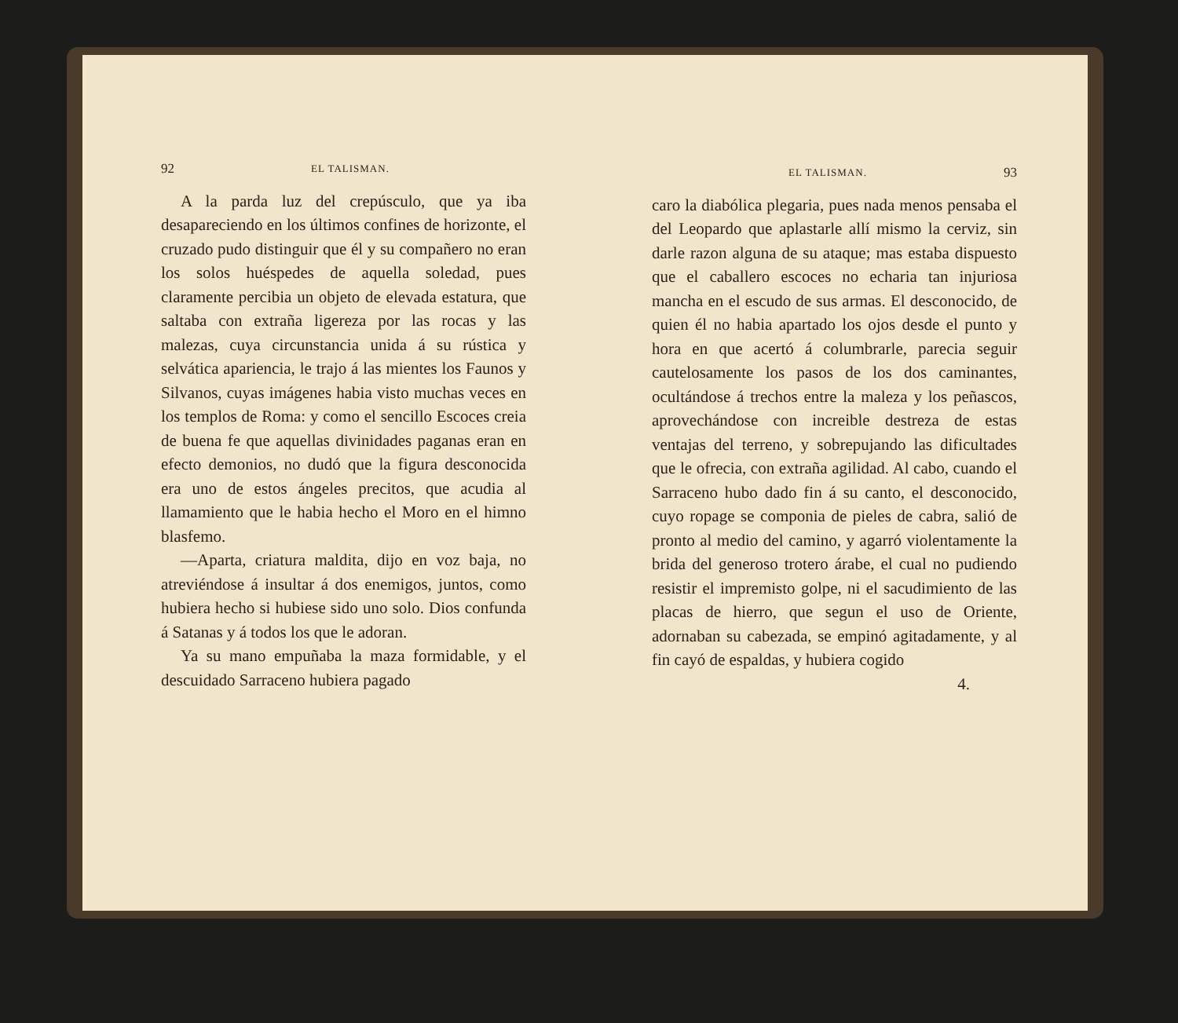92 EL TALISMAN.
A la parda luz del crepúsculo, que ya iba desapareciendo en los últimos confines de horizonte, el cruzado pudo distinguir que él y su compañero no eran los solos huéspedes de aquella soledad, pues claramente percibia un objeto de elevada estatura, que saltaba con extraña ligereza por las rocas y las malezas, cuya circunstancia unida á su rústica y selvática apariencia, le trajo á las mientes los Faunos y Silvanos, cuyas imágenes habia visto muchas veces en los templos de Roma: y como el sencillo Escoces creia de buena fe que aquellas divinidades paganas eran en efecto demonios, no dudó que la figura desconocida era uno de estos ángeles precitos, que acudia al llamamiento que le habia hecho el Moro en el himno blasfemo.
—Aparta, criatura maldita, dijo en voz baja, no atreviéndose á insultar á dos enemigos, juntos, como hubiera hecho si hubiese sido uno solo. Dios confunda á Satanas y á todos los que le adoran.
Ya su mano empuñaba la maza formidable, y el descuidado Sarraceno hubiera pagado
EL TALISMAN. 93
caro la diabólica plegaria, pues nada menos pensaba el del Leopardo que aplastarle allí mismo la cerviz, sin darle razon alguna de su ataque; mas estaba dispuesto que el caballero escoces no echaria tan injuriosa mancha en el escudo de sus armas. El desconocido, de quien él no habia apartado los ojos desde el punto y hora en que acertó á columbrarle, parecia seguir cautelosamente los pasos de los dos caminantes, ocultándose á trechos entre la maleza y los peñascos, aprovechándose con increible destreza de estas ventajas del terreno, y sobrepujando las dificultades que le ofrecia, con extraña agilidad. Al cabo, cuando el Sarraceno hubo dado fin á su canto, el desconocido, cuyo ropage se componia de pieles de cabra, salió de pronto al medio del camino, y agarró violentamente la brida del generoso trotero árabe, el cual no pudiendo resistir el impremisto golpe, ni el sacudimiento de las placas de hierro, que segun el uso de Oriente, adornaban su cabezada, se empinó agitadamente, y al fin cayó de espaldas, y hubiera cogido
4.